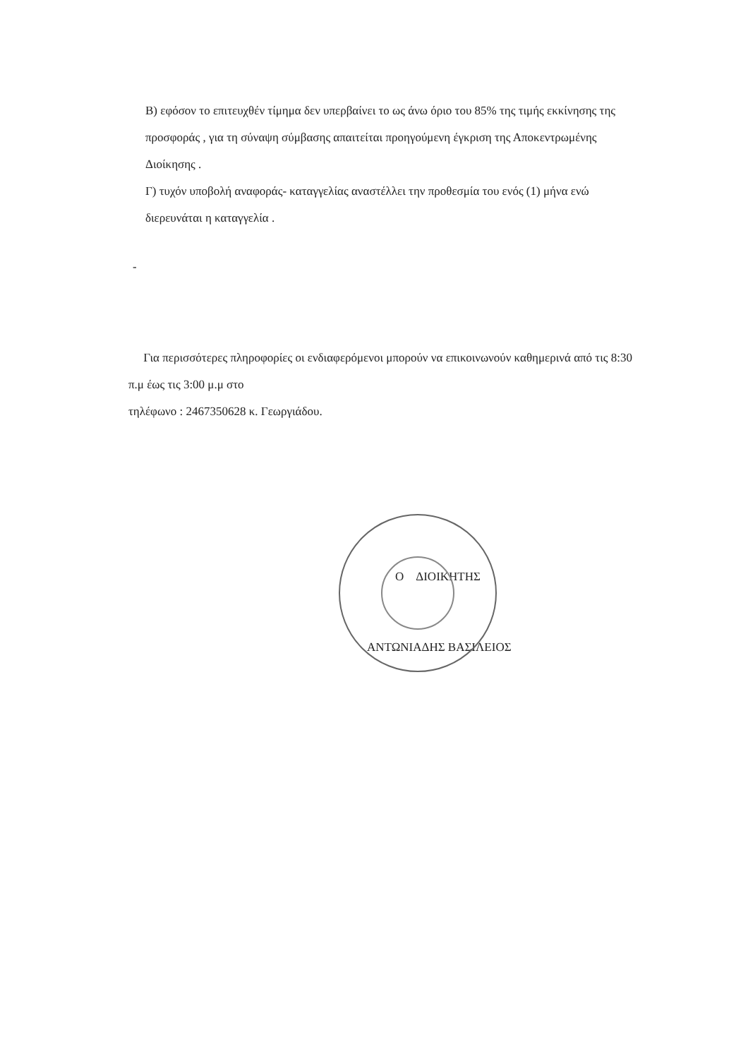Β) εφόσον το επιτευχθέν τίμημα δεν υπερβαίνει το ως άνω όριο του 85% της τιμής εκκίνησης της προσφοράς , για τη σύναψη σύμβασης απαιτείται προηγούμενη έγκριση της Αποκεντρωμένης Διοίκησης .
Γ) τυχόν υποβολή αναφοράς- καταγγελίας αναστέλλει την προθεσμία του ενός (1) μήνα ενώ διερευνάται η καταγγελία .
-
Για περισσότερες πληροφορίες οι ενδιαφερόμενοι μπορούν να επικοινωνούν καθημερινά από τις 8:30 π.μ έως τις 3:00 μ.μ στο
τηλέφωνο : 2467350628 κ. Γεωργιάδου.
Ο ΔΙΟΙΚΗΤΗΣ
ΑΝΤΩΝΙΑΔΗΣ ΒΑΣΙΛΕΙΟΣ